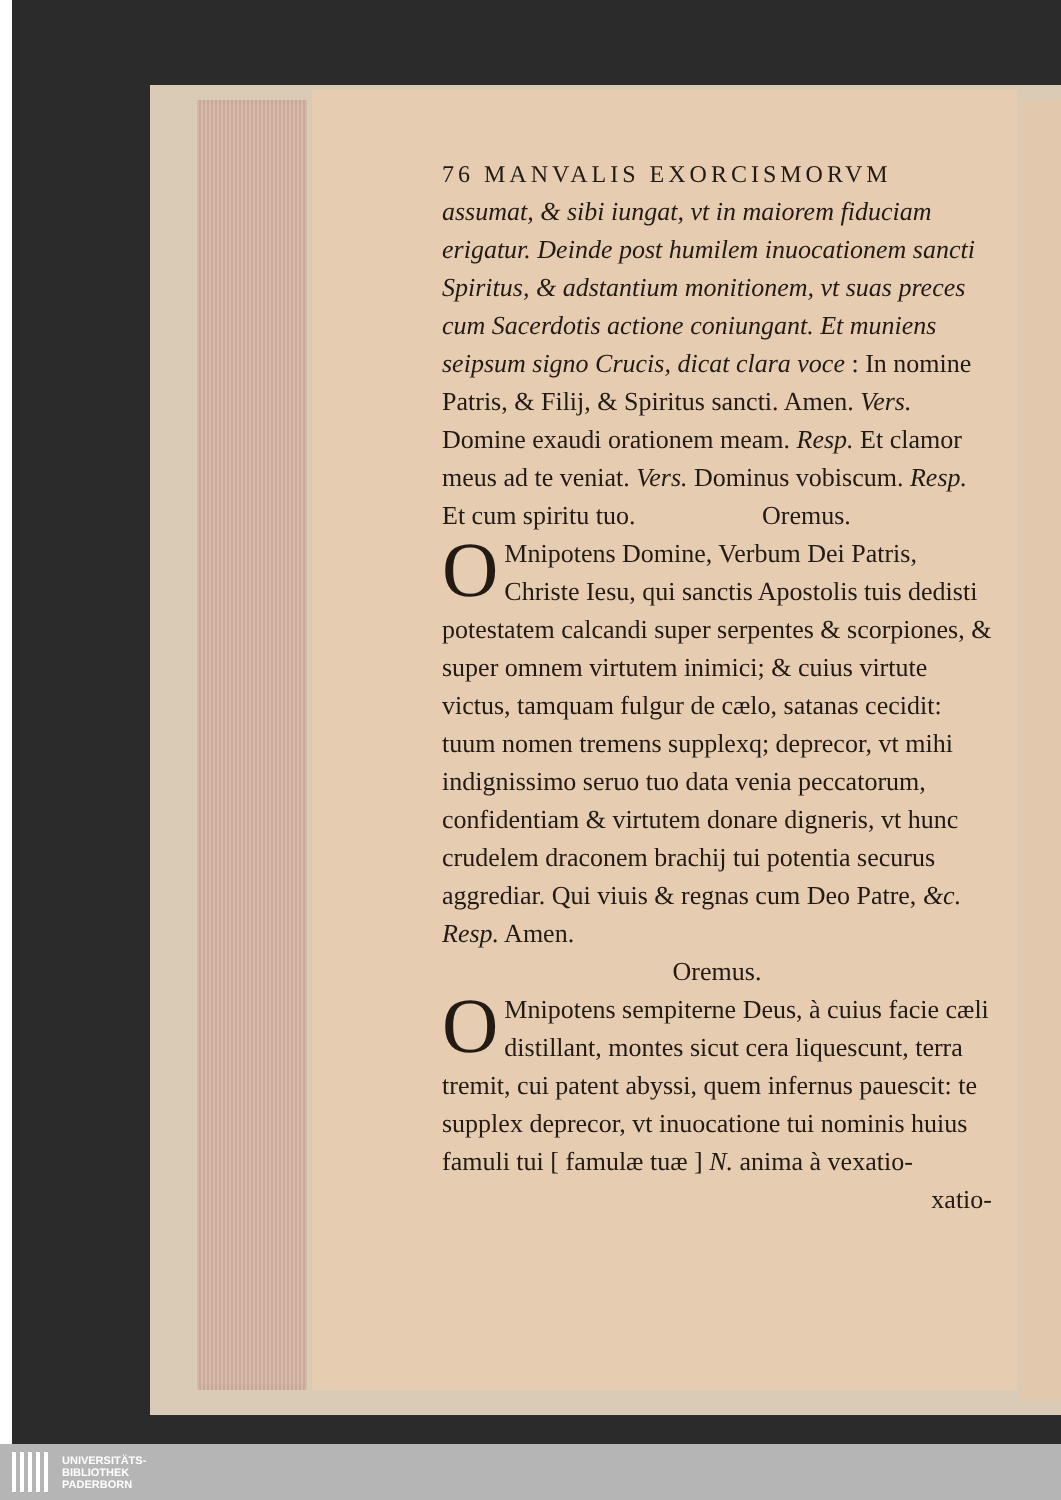76 MANVALIS EXORCISMORVM
assumat, & sibi iungat, vt in maiorem fiduciam erigatur. Deinde post humilem inuocationem sancti Spiritus, & adstantium monitionem, vt suas preces cum Sacerdotis actione coniungant. Et muniens seipsum signo Crucis, dicat clara voce : In nomine Patris, & Filij, & Spiritus sancti. Amen. Vers. Domine exaudi orationem meam. Resp. Et clamor meus ad te veniat. Vers. Dominus vobiscum. Resp. Et cum spiritu tuo. Oremus.
OMnipotens Domine, Verbum Dei Patris, Christe Iesu, qui sanctis Apostolis tuis dedisti potestatem calcandi super serpentes & scorpiones, & super omnem virtutem inimici; & cuius virtute victus, tamquam fulgur de cælo, satanas cecidit: tuum nomen tremens supplexq; deprecor, vt mihi indignissimo seruo tuo data venia peccatorum, confidentiam & virtutem donare digneris, vt hunc crudelem draconem brachij tui potentia securus aggrediar. Qui viuis & regnas cum Deo Patre, &c. Resp. Amen.
Oremus.
OMnipotens sempiterne Deus, à cuius facie cæli distillant, montes sicut cera liquescunt, terra tremit, cui patent abyssi, quem infernus pauescit: te supplex deprecor, vt inuocatione tui nominis huius famuli tui [ famulæ tuæ ] N. anima à vexatio-
xatio-
UNIVERSITÄTS-
BIBLIOTHEK
PADERBORN